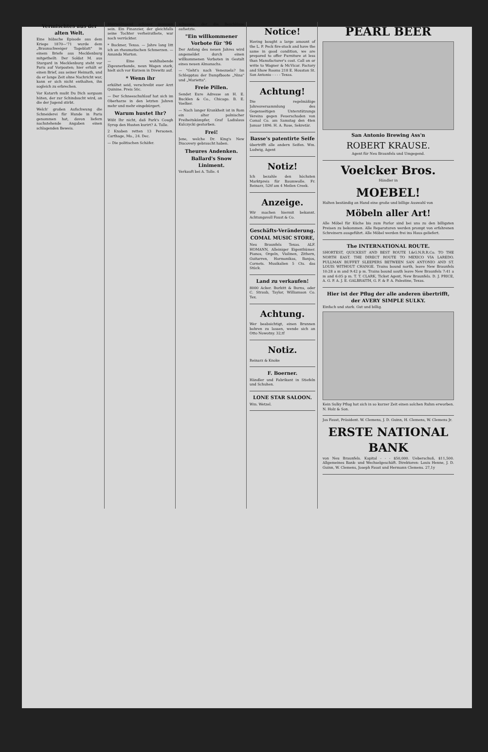Vermischtes aus der alten Welt.
Eine hübsche Episode aus dem Kriege 1870—'71 wurde dem „Braunschweiger Tageblatt" in einem Briefe aus Mecklenburg mitgetheilt: Der Soldat M. aus Stargard in Mecklenburg steht vor Paris auf Vorposten; hier erhält er einen Brief, aus seiner Heimath, und da er lange Zeit ohne Nachricht war, kann er sich nicht enthalten, ihn sogleich zu erbrechen.
Vor Katarrh mußt Du Dich sorgsam hüten, der zur Schindsucht wird, an die der Jugend stirbt.
Welch' großen Aufschwung die Schneiderei für Hunde in Paris genommen hat, davon liefern nachstehende Angaben einen schlagenden Beweis.
überwältigend schöner gewesen sein. Ein Finanzier, der gleichfalls seine Tochter verheirathete, war noch verrückter.
* Buckner, Texas. — Jahre lang litt ich an rheumatischen Schmerzen. — Amanda Morton.
— Eine wohlhabende Zigeunerbande, neun Wagen stark, hielt sich vor Kurzem in Drewitz auf.
* Wenn ihr
erkältet seid, verschreibt euer Arzt Quinine. Preis 50c.
— Der Schneeschuhlauf hat sich im Oberharze in den letzten Jahren mehr und mehr eingebürgert.
Warum hustet Ihr?
Wißt Ihr nicht, daß Park's Cough Syrup den Husten kurirt? A. Tolle.
2 Knaben retten 13 Personen. Carthage, Mo., 24. Dec.
— Die politischen Schäfer.
schusses, der die Beschlüsse aufsetzte.
"Ein willkommener Vorbote für '96
Der Anfang des neuen Jahres wird angemeldet durch einen willkommenen Vorboten in Gestalt eines neuen Almanachs.
— "Geht's nach Venezuela? Im Schlepptau der Dampfboote „Nina" und „Marietta".
Freie Pillen.
Sendet Eure Adresse an H. E. Bucklen & Co., Chicago. B. E. Voelker.
— Nach langer Krankheit ist in Rom ein alter polnischer Freiheitskämpfer, Graf Ladislaus Kulczycki gestorben.
Frei!
Jene, welche Dr. King's New Discovery gebraucht haben.
Theures Andenken.
Ballard's Snow Liniment.
Verkauft bei A. Tolle. 4
Notice!
Having bought a large amount of the L. P. Peck fire-stock and have the same in good condition, we are prepared to offer Furniture at less than Manufacturer's cost. Call on or write to Wagner & McVicar. Factory and Show Rooms 218 E. Houston St. San Antonio - - - - Texas.
Achtung!
Die regelmäßige Jahresversammlung des Gegenseitigen Unterstützungs Vereins gegen Feuerschaden von Comal Co. am Samstag den 4ten Januar 1896. H. A. Rose, Sekretär.
Basse's patentirte Seife
übertrifft alle andern Seifen. Wm. Ludwig, Agent
Notiz!
Ich bezahle den höchsten Marktpreis für Baumwolle. Fr. Reinarz, 52tf am 4 Meilen Creek.
Anzeige.
Wir machen hiermit bekannt. Achtungsvoll Faust & Co.
Geschäfts-Veränderung.
COMAL MUSIC STORE,
Neu Braunfels Texas. ALF. HOMANN, Alleiniger Eigenthümer. Pianos, Orgeln, Violinen, Zithern, Guitarren, Harmonikas, Banjos, Cornets. Musikalien 5 Cts. das Stück.
Land zu verkaufen!
8000 Acker. Burkitt & Burns, oder C. Straub, Taylor, Williamson Co. Tex.
Achtung.
Wer beabsichtigt, einen Brunnen bohren zu lassen, wende sich an Otto Nowotny. 32,tf
Notiz.
Reinarz & Knoke
F. Boerner.
Händler und Fabrikant in Stiefeln und Schuhen.
LONE STAR SALOON.
Wm. Wetzel.
PEARL BEER
San Antonio Brewing Ass'n
ROBERT KRAUSE.
Agent für Neu Braunfels und Umgegend.
Voelcker Bros.
Händler in
MOEBEL!
Halten beständig an Hand eine große und billige Auswahl von
Möbeln aller Art!
Alle Möbel für Küche bis zum Parlor sind bei uns zu den billigsten Preisen zu bekommen. Alle Reparaturen werden prompt von erfahrenen Schreinern ausgeführt. Alle Möbel werden frei ins Haus geliefert.
The INTERNATIONAL ROUTE.
SHORTEST, QUICKEST AND BEST ROUTE I.&G.N.R.R.Co. TO THE NORTH EAST. THE DIRECT ROUTE TO MEXICO VIA LAREDO. PULLMAN BUFFET SLEEPERS BETWEEN SAN ANTONIO AND ST. LOUIS WITHOUT CHANGE. Trains bound north, leave New Braunfels 10:28 a m and 9:42 p m. Trains bound south leave New Braunfels 7:41 a m and 6:05 p m. T. T. CLARK, Ticket Agent, New Braunfels. D. J. PRICE, A. G. P. A. J. E. GALBRAITH, G. F. & P. A. Palestine, Texas.
Hier ist der Pflug der alle anderen übertrifft, der AVERY SIMPLE SULKY.
Einfach und stark. Gut und billig.
Kein Sulky Pflug hat sich in so kurzer Zeit einen solchen Ruhm erworben. N. Holz & Son.
Jos Faust, Präsident. W. Clemens, J. D. Guinn, H. Clemens, W. Clemens Jr.
ERSTE NATIONAL BANK
von Neu Braunfels. Kapital - - - $50,000. Ueberschuß, $11,500. Allgemeines Bank- und Wechselgeschäft. Direktoren: Louis Henne, J. D. Guinn, W. Clemens, Joseph Faust und Hermann Clemens. 27,1y